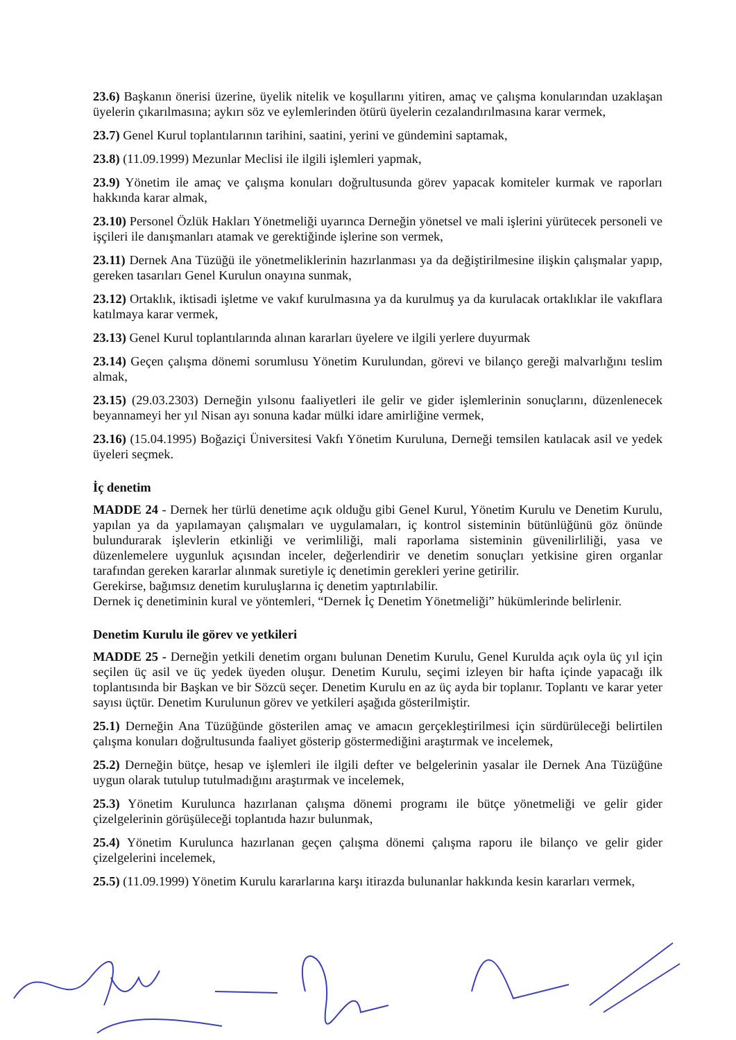23.6) Başkanın önerisi üzerine, üyelik nitelik ve koşullarını yitiren, amaç ve çalışma konularından uzaklaşan üyelerin çıkarılmasına; aykırı söz ve eylemlerinden ötürü üyelerin cezalandırılmasına karar vermek,
23.7) Genel Kurul toplantılarının tarihini, saatini, yerini ve gündemini saptamak,
23.8) (11.09.1999) Mezunlar Meclisi ile ilgili işlemleri yapmak,
23.9) Yönetim ile amaç ve çalışma konuları doğrultusunda görev yapacak komiteler kurmak ve raporları hakkında karar almak,
23.10) Personel Özlük Hakları Yönetmeliği uyarınca Derneğin yönetsel ve mali işlerini yürütecek personeli ve işçileri ile danışmanları atamak ve gerektiğinde işlerine son vermek,
23.11) Dernek Ana Tüzüğü ile yönetmeliklerinin hazırlanması ya da değiştirilmesine ilişkin çalışmalar yapıp, gereken tasarıları Genel Kurulun onayına sunmak,
23.12) Ortaklık, iktisadi işletme ve vakıf kurulmasına ya da kurulmuş ya da kurulacak ortaklıklar ile vakıflara katılmaya karar vermek,
23.13) Genel Kurul toplantılarında alınan kararları üyelere ve ilgili yerlere duyurmak
23.14) Geçen çalışma dönemi sorumlusu Yönetim Kurulundan, görevi ve bilanço gereği malvarlığını teslim almak,
23.15) (29.03.2303) Derneğin yılsonu faaliyetleri ile gelir ve gider işlemlerinin sonuçlarını, düzenlenecek beyannameyi her yıl Nisan ayı sonuna kadar mülki idare amirliğine vermek,
23.16) (15.04.1995) Boğaziçi Üniversitesi Vakfı Yönetim Kuruluna, Derneği temsilen katılacak asil ve yedek üyeleri seçmek.
İç denetim
MADDE 24 - Dernek her türlü denetime açık olduğu gibi Genel Kurul, Yönetim Kurulu ve Denetim Kurulu, yapılan ya da yapılamayan çalışmaları ve uygulamaları, iç kontrol sisteminin bütünlüğünü göz önünde bulundurarak işlevlerin etkinliği ve verimliliği, mali raporlama sisteminin güvenilirliliği, yasa ve düzenlemelere uygunluk açısından inceler, değerlendirir ve denetim sonuçları yetkisine giren organlar tarafından gereken kararlar alınmak suretiyle iç denetimin gerekleri yerine getirilir.
Gerekirse, bağımsız denetim kuruluşlarına iç denetim yaptırılabilir.
Dernek iç denetiminin kural ve yöntemleri, “Dernek İç Denetim Yönetmeliği” hükümlerinde belirlenir.
Denetim Kurulu ile görev ve yetkileri
MADDE 25 - Derneğin yetkili denetim organı bulunan Denetim Kurulu, Genel Kurulda açık oyla üç yıl için seçilen üç asil ve üç yedek üyeden oluşur. Denetim Kurulu, seçimi izleyen bir hafta içinde yapacağı ilk toplantısında bir Başkan ve bir Sözcü seçer. Denetim Kurulu en az üç ayda bir toplanır. Toplantı ve karar yeter sayısı üçtür. Denetim Kurulunun görev ve yetkileri aşağıda gösterilmiştir.
25.1) Derneğin Ana Tüzüğünde gösterilen amaç ve amacın gerçekleştirilmesi için sürdürüleceği belirtilen çalışma konuları doğrultusunda faaliyet gösterip göstermediğini araştırmak ve incelemek,
25.2) Derneğin bütçe, hesap ve işlemleri ile ilgili defter ve belgelerinin yasalar ile Dernek Ana Tüzüğüne uygun olarak tutulup tutulmadığını araştırmak ve incelemek,
25.3) Yönetim Kurulunca hazırlanan çalışma dönemi programı ile bütçe yönetmeliği ve gelir gider çizelgelerinin görüşüleceği toplantıda hazır bulunmak,
25.4) Yönetim Kurulunca hazırlanan geçen çalışma dönemi çalışma raporu ile bilanço ve gelir gider çizelgelerini incelemek,
25.5) (11.09.1999) Yönetim Kurulu kararlarına karşı itirazda bulunanlar hakkında kesin kararları vermek,